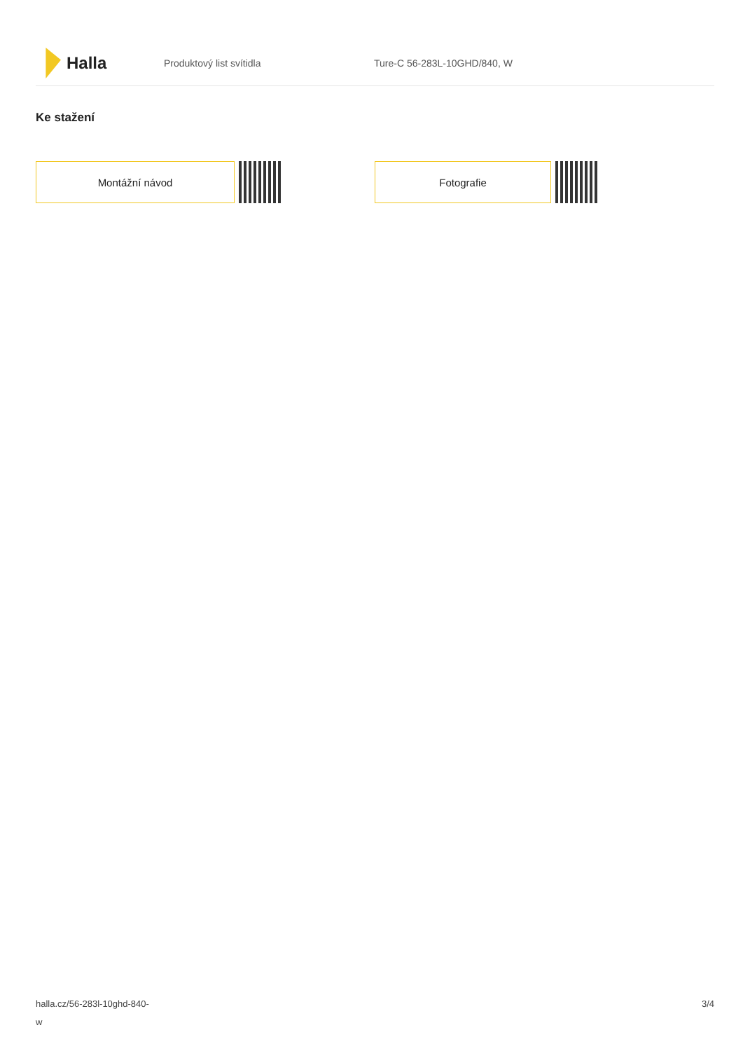Halla
Produktový list svítidla Ture-C 56-283L-10GHD/840, W
Ke stažení
Montážní návod Fotografie
halla.cz/56-283l-10ghd-840-
w
3/4